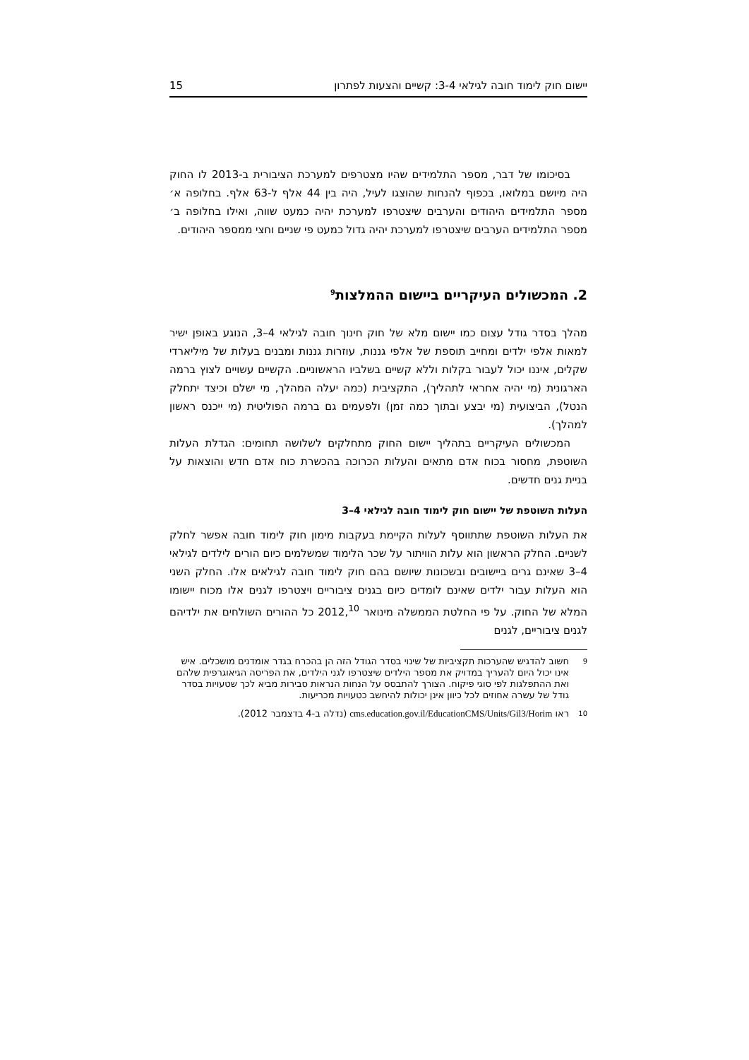יישום חוק לימוד חובה לגילאי 3-4: קשיים והצעות לפתרון 15
בסיכומו של דבר, מספר התלמידים שהיו מצטרפים למערכת הציבורית ב-2013 לו החוק היה מיושם במלואו, בכפוף להנחות שהוצגו לעיל, היה בין 44 אלף ל-63 אלף. בחלופה א׳ מספר התלמידים היהודים והערבים שיצטרפו למערכת יהיה כמעט שווה, ואילו בחלופה ב׳ מספר התלמידים הערבים שיצטרפו למערכת יהיה גדול כמעט פי שניים וחצי ממספר היהודים.
2. המכשולים העיקריים ביישום ההמלצות<sup>9</sup>
מהלך בסדר גודל עצום כמו יישום מלא של חוק חינוך חובה לגילאי 4–3, הנוגע באופן ישיר למאות אלפי ילדים ומחייב תוספת של אלפי גננות, עוזרות גננות ומבנים בעלות של מיליארדי שקלים, איננו יכול לעבור בקלות וללא קשיים בשלביו הראשוניים. הקשיים עשויים לצוץ ברמה הארגונית (מי יהיה אחראי לתהליך), התקציבית (כמה יעלה המהלך, מי ישלם וכיצד יתחלק הנטל), הביצועית (מי יבצע ובתוך כמה זמן) ולפעמים גם ברמה הפוליטית (מי ייכנס ראשון למהלך).
המכשולים העיקריים בתהליך יישום החוק מתחלקים לשלושה תחומים: הגדלת העלות השוטפת, מחסור בכוח אדם מתאים והעלות הכרוכה בהכשרת כוח אדם חדש והוצאות על בניית גנים חדשים.
העלות השוטפת של יישום חוק לימוד חובה לגילאי 4–3
את העלות השוטפת שתתווסף לעלות הקיימת בעקבות מימון חוק לימוד חובה אפשר לחלק לשניים. החלק הראשון הוא עלות הוויתור על שכר הלימוד שמשלמים כיום הורים לילדים לגילאי 4–3 שאינם גרים ביישובים ובשכונות שיושם בהם חוק לימוד חובה לגילאים אלו. החלק השני הוא העלות עבור ילדים שאינם לומדים כיום בגנים ציבוריים ויצטרפו לגנים אלו מכוח יישומו המלא של החוק. על פי החלטת הממשלה מינואר 2012,<sup>10</sup> כל ההורים השולחים את ילדיהם לגנים ציבוריים, לגנים
<sup>9</sup> חשוב להדגיש שהערכות תקציביות של שינוי בסדר הגודל הזה הן בהכרח בגדר אומדנים מושכלים. איש אינו יכול היום להעריך במדויק את מספר הילדים שיצטרפו לגני הילדים, את הפריסה הגיאוגרפית שלהם ואת ההתפלגות לפי סוגי פיקוח. הצורך להתבסס על הנחות הנראות סבירות מביא לכך שטעויות בסדר גודל של עשרה אחוזים לכל כיוון אינן יכולות להיחשב כטעויות מכריעות.
<sup>10</sup> ראו cms.education.gov.il/EducationCMS/Units/Gil3/Horim (נדלה ב-4 בדצמבר 2012).